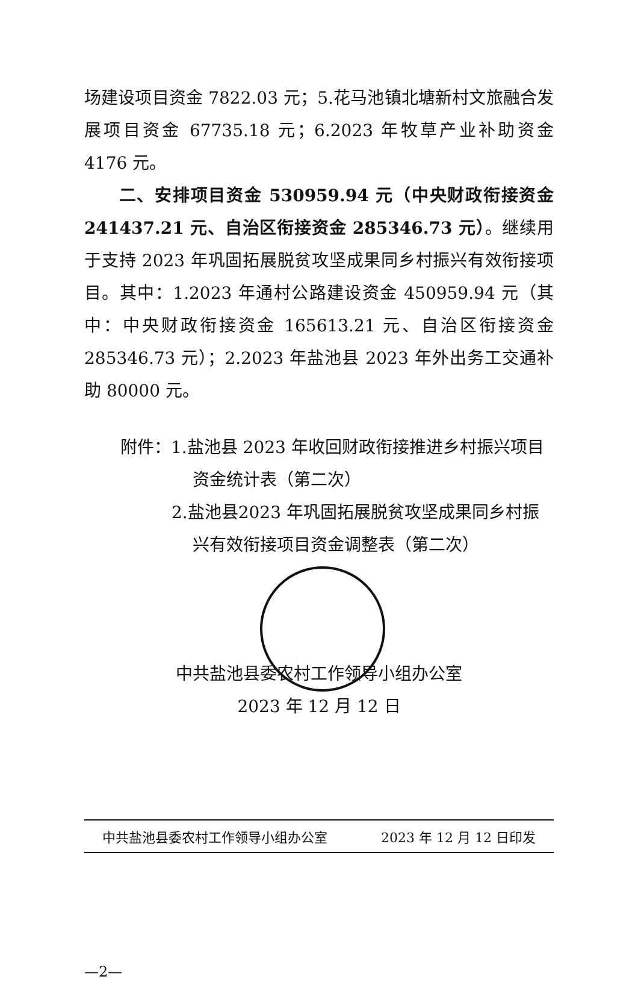场建设项目资金 7822.03 元；5.花马池镇北塘新村文旅融合发展项目资金 67735.18 元；6.2023 年牧草产业补助资金 4176 元。
  二、安排项目资金 530959.94 元（中央财政衔接资金 241437.21 元、自治区衔接资金 285346.73 元）。继续用于支持 2023 年巩固拓展脱贫攻坚成果同乡村振兴有效衔接项目。其中：1.2023 年通村公路建设资金 450959.94 元（其中：中央财政衔接资金 165613.21 元、自治区衔接资金 285346.73 元）；2.2023 年盐池县 2023 年外出务工交通补助 80000 元。
附件：1.盐池县 2023 年收回财政衔接推进乡村振兴项目
资金统计表（第二次）
2.盐池县2023 年巩固拓展脱贫攻坚成果同乡村振
兴有效衔接项目资金调整表（第二次）
中共盐池县委农村工作领导小组办公室
2023 年 12 月 12 日
中共盐池县委农村工作领导小组办公室 2023 年 12 月 12 日印发
—2—